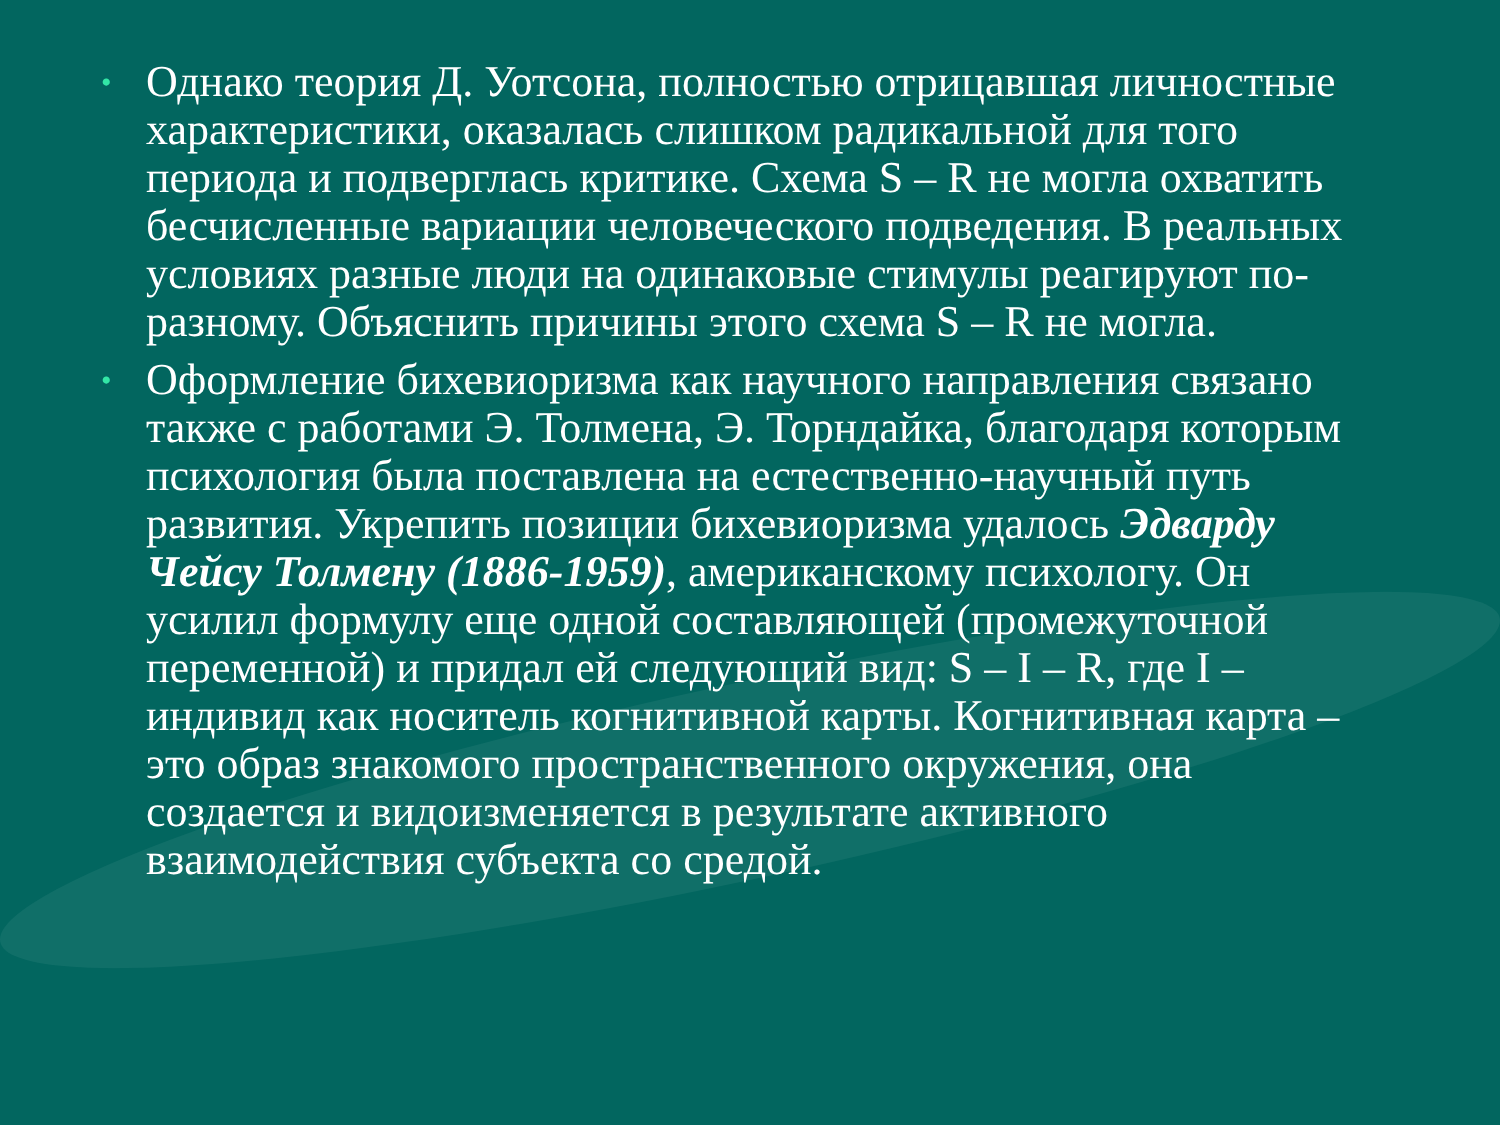• Однако теория Д. Уотсона, полностью отрицавшая личностные характеристики, оказалась слишком радикальной для того периода и подверглась критике. Схема S – R не могла охватить бесчисленные вариации человеческого подведения. В реальных условиях разные люди на одинаковые стимулы реагируют по-разному. Объяснить причины этого схема S – R не могла.
• Оформление бихевиоризма как научного направления связано также с работами Э. Толмена, Э. Торндайка, благодаря которым психология была поставлена на естественно-научный путь развития. Укрепить позиции бихевиоризма удалось Эдварду Чейсу Толмену (1886-1959), американскому психологу. Он усилил формулу еще одной составляющей (промежуточной переменной) и придал ей следующий вид: S – I – R, где I – индивид как носитель когнитивной карты. Когнитивная карта – это образ знакомого пространственного окружения, она создается и видоизменяется в результате активного взаимодействия субъекта со средой.